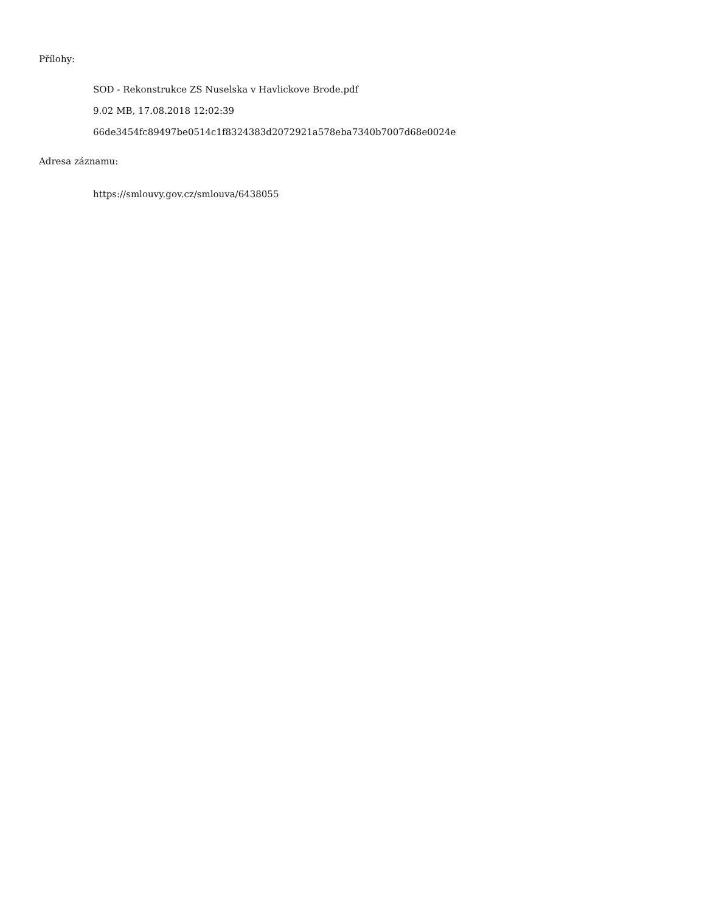Přílohy:
SOD - Rekonstrukce ZS Nuselska v Havlickove Brode.pdf
9.02 MB, 17.08.2018 12:02:39
66de3454fc89497be0514c1f8324383d2072921a578eba7340b7007d68e0024e
Adresa záznamu:
https://smlouvy.gov.cz/smlouva/6438055